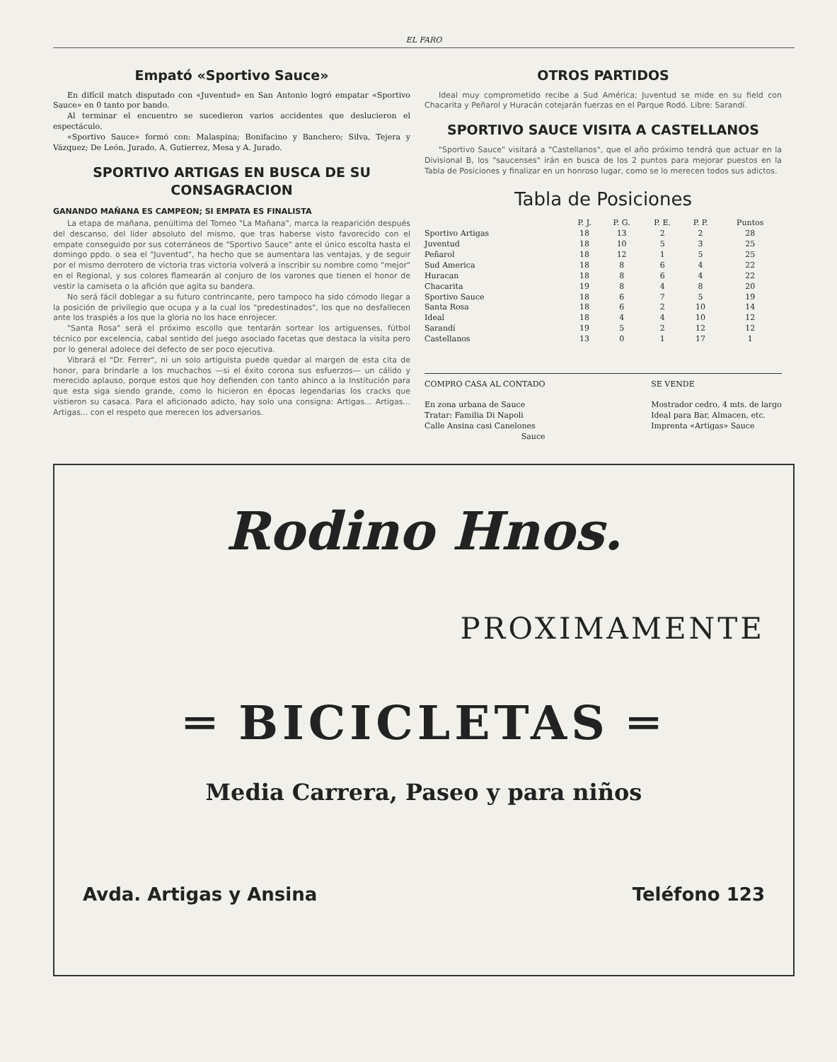EL FARO
Empató «Sportivo Sauce»
En difícil match disputado con «Juventud» en San Antonio logró empatar «Sportivo Sauce» en 0 tanto por bando.
Al terminar el encuentro se sucedieron varios accidentes que deslucieron el espectáculo.
«Sportivo Sauce» formó con: Malaspina; Bonifacino y Banchero; Silva, Tejera y Vázquez; De León, Jurado, A. Gutierrez, Mesa y A. Jurado.
SPORTIVO ARTIGAS EN BUSCA DE SU CONSAGRACION
GANANDO MAÑANA ES CAMPEON; SI EMPATA ES FINALISTA
La etapa de mañana, penúltima del Torneo "La Mañana", marca la reaparición después del descanso, del líder absoluto del mismo, que tras haberse visto favorecido con el empate conseguido por sus coterráneos de "Sportivo Sauce" ante el único escolta hasta el domingo ppdo. o sea el "Juventud", ha hecho que se aumentara las ventajas, y de seguir por el mismo derrotero de victoria tras victoria volverá a inscribir su nombre como "mejor" en el Regional, y sus colores flamearán al conjuro de los varones que tienen el honor de vestir la camiseta o la afición que agita su bandera.
No será fácil doblegar a su futuro contrincante, pero tampoco ha sido cómodo llegar a la posición de privilegio que ocupa y a la cual los "predestinados", los que no desfallecen ante los traspiés a los que la gloria no los hace enrojecer.
"Santa Rosa" será el próximo escollo que tentarán sortear los artiguenses, fútbol técnico por excelencia, cabal sentido del juego asociado facetas que destaca la visita pero por lo general adolece del defecto de ser poco ejecutiva.
Vibrará el "Dr. Ferrer", ni un solo artiguista puede quedar al margen de esta cita de honor, para brindarle a los muchachos —si el éxito corona sus esfuerzos— un cálido y merecido aplauso, porque estos que hoy defienden con tanto ahinco a la Institución para que esta siga siendo grande, como lo hicieron en épocas legendarias los cracks que vistieron su casaca. Para el aficionado adicto, hay solo una consigna: Artigas... Artigas... Artigas... con el respeto que merecen los adversarios.
OTROS PARTIDOS
Ideal muy comprometido recibe a Sud América; Juventud se mide en su field con Chacarita y Peñarol y Huracán cotejarán fuerzas en el Parque Rodó. Libre: Sarandí.
SPORTIVO SAUCE VISITA A CASTELLANOS
"Sportivo Sauce" visitará a "Castellanos", que el año próximo tendrá que actuar en la Divisional B, los "saucenses" irán en busca de los 2 puntos para mejorar puestos en la Tabla de Posiciones y finalizar en un honroso lugar, como se lo merecen todos sus adictos.
Tabla de Posiciones
| | P. J. | P. G. | P. E. | P. P. | Puntos |
| --- | --- | --- | --- | --- | --- |
| Sportivo Artigas | 18 | 13 | 2 | 2 | 28 |
| Juventud | 18 | 10 | 5 | 3 | 25 |
| Peñarol | 18 | 12 | 1 | 5 | 25 |
| Sud America | 18 | 8 | 6 | 4 | 22 |
| Huracan | 18 | 8 | 6 | 4 | 22 |
| Chacarita | 19 | 8 | 4 | 8 | 20 |
| Sportivo Sauce | 18 | 6 | 7 | 5 | 19 |
| Santa Rosa | 18 | 6 | 2 | 10 | 14 |
| Ideal | 18 | 4 | 4 | 10 | 12 |
| Sarandí | 19 | 5 | 2 | 12 | 12 |
| Castellanos | 13 | 0 | 1 | 17 | 1 |
COMPRO CASA AL CONTADO
En zona urbana de Sauce
Tratar: Familia Di Napoli
Calle Ansina casi Canelones
Sauce
SE VENDE
Mostrador cedro, 4 mts. de largo
Ideal para Bar, Almacen, etc.
Imprenta «Artigas» Sauce
Rodino Hnos.
PROXIMAMENTE
═ BICICLETAS ═
Media Carrera, Paseo y para niños
Avda. Artigas y Ansina Teléfono 123